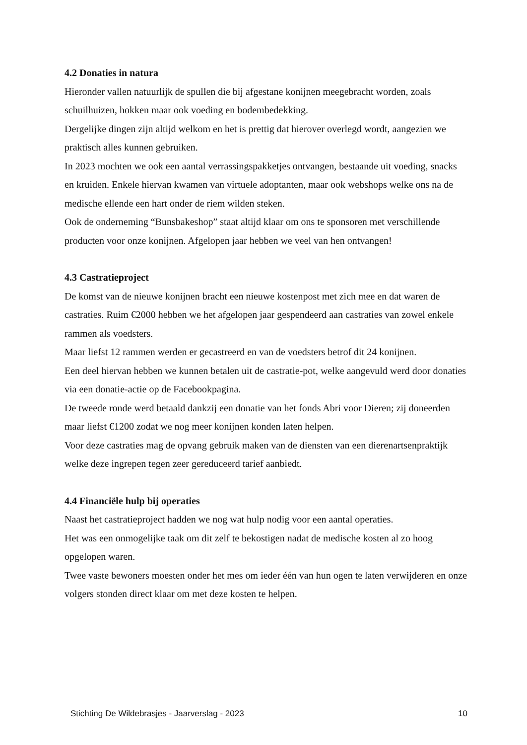4.2 Donaties in natura
Hieronder vallen natuurlijk de spullen die bij afgestane konijnen meegebracht worden, zoals schuilhuizen, hokken maar ook voeding en bodembedekking.
Dergelijke dingen zijn altijd welkom en het is prettig dat hierover overlegd wordt, aangezien we praktisch alles kunnen gebruiken.
In 2023 mochten we ook een aantal verrassingspakketjes ontvangen, bestaande uit voeding, snacks en kruiden. Enkele hiervan kwamen van virtuele adoptanten, maar ook webshops welke ons na de medische ellende een hart onder de riem wilden steken.
Ook de onderneming “Bunsbakeshop” staat altijd klaar om ons te sponsoren met verschillende producten voor onze konijnen. Afgelopen jaar hebben we veel van hen ontvangen!
4.3 Castratieproject
De komst van de nieuwe konijnen bracht een nieuwe kostenpost met zich mee en dat waren de castraties. Ruim €2000 hebben we het afgelopen jaar gespendeerd aan castraties van zowel enkele rammen als voedsters.
Maar liefst 12 rammen werden er gecastreerd en van de voedsters betrof dit 24 konijnen.
Een deel hiervan hebben we kunnen betalen uit de castratie-pot, welke aangevuld werd door donaties via een donatie-actie op de Facebookpagina.
De tweede ronde werd betaald dankzij een donatie van het fonds Abri voor Dieren; zij doneerden maar liefst €1200 zodat we nog meer konijnen konden laten helpen.
Voor deze castraties mag de opvang gebruik maken van de diensten van een dierenartsenpraktijk welke deze ingrepen tegen zeer gereduceerd tarief aanbiedt.
4.4 Financiële hulp bij operaties
Naast het castratieproject hadden we nog wat hulp nodig voor een aantal operaties.
Het was een onmogelijke taak om dit zelf te bekostigen nadat de medische kosten al zo hoog opgelopen waren.
Twee vaste bewoners moesten onder het mes om ieder één van hun ogen te laten verwijderen en onze volgers stonden direct klaar om met deze kosten te helpen.
Stichting De Wildebrasjes - Jaarverslag - 2023 10